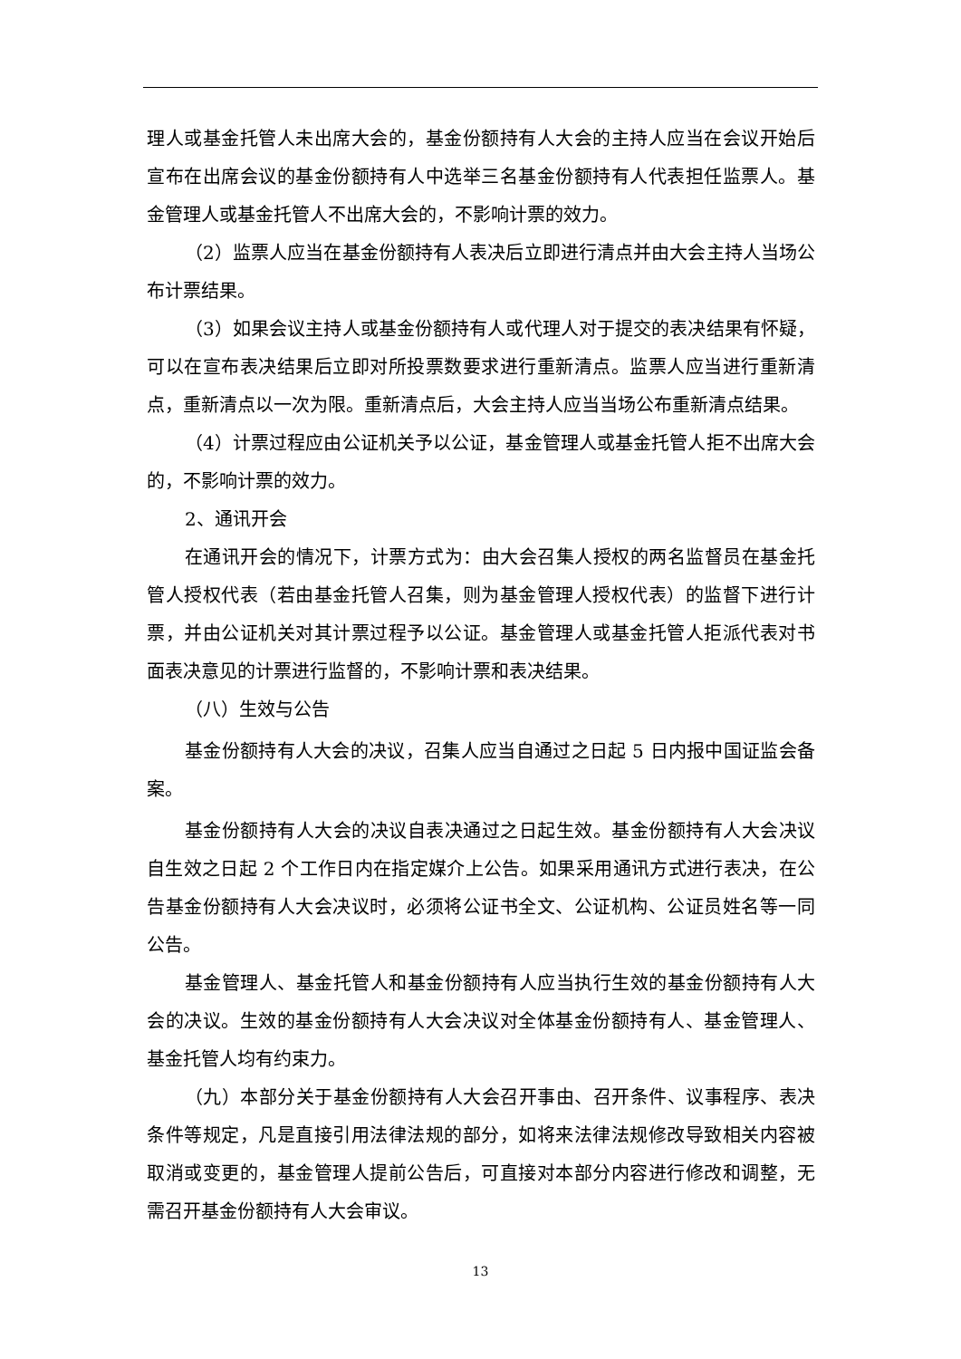理人或基金托管人未出席大会的，基金份额持有人大会的主持人应当在会议开始后宣布在出席会议的基金份额持有人中选举三名基金份额持有人代表担任监票人。基金管理人或基金托管人不出席大会的，不影响计票的效力。
（2）监票人应当在基金份额持有人表决后立即进行清点并由大会主持人当场公布计票结果。
（3）如果会议主持人或基金份额持有人或代理人对于提交的表决结果有怀疑，可以在宣布表决结果后立即对所投票数要求进行重新清点。监票人应当进行重新清点，重新清点以一次为限。重新清点后，大会主持人应当当场公布重新清点结果。
（4）计票过程应由公证机关予以公证，基金管理人或基金托管人拒不出席大会的，不影响计票的效力。
2、通讯开会
在通讯开会的情况下，计票方式为：由大会召集人授权的两名监督员在基金托管人授权代表（若由基金托管人召集，则为基金管理人授权代表）的监督下进行计票，并由公证机关对其计票过程予以公证。基金管理人或基金托管人拒派代表对书面表决意见的计票进行监督的，不影响计票和表决结果。
（八）生效与公告
基金份额持有人大会的决议，召集人应当自通过之日起 5 日内报中国证监会备案。
基金份额持有人大会的决议自表决通过之日起生效。基金份额持有人大会决议自生效之日起 2 个工作日内在指定媒介上公告。如果采用通讯方式进行表决，在公告基金份额持有人大会决议时，必须将公证书全文、公证机构、公证员姓名等一同公告。
基金管理人、基金托管人和基金份额持有人应当执行生效的基金份额持有人大会的决议。生效的基金份额持有人大会决议对全体基金份额持有人、基金管理人、基金托管人均有约束力。
（九）本部分关于基金份额持有人大会召开事由、召开条件、议事程序、表决条件等规定，凡是直接引用法律法规的部分，如将来法律法规修改导致相关内容被取消或变更的，基金管理人提前公告后，可直接对本部分内容进行修改和调整，无需召开基金份额持有人大会审议。
13